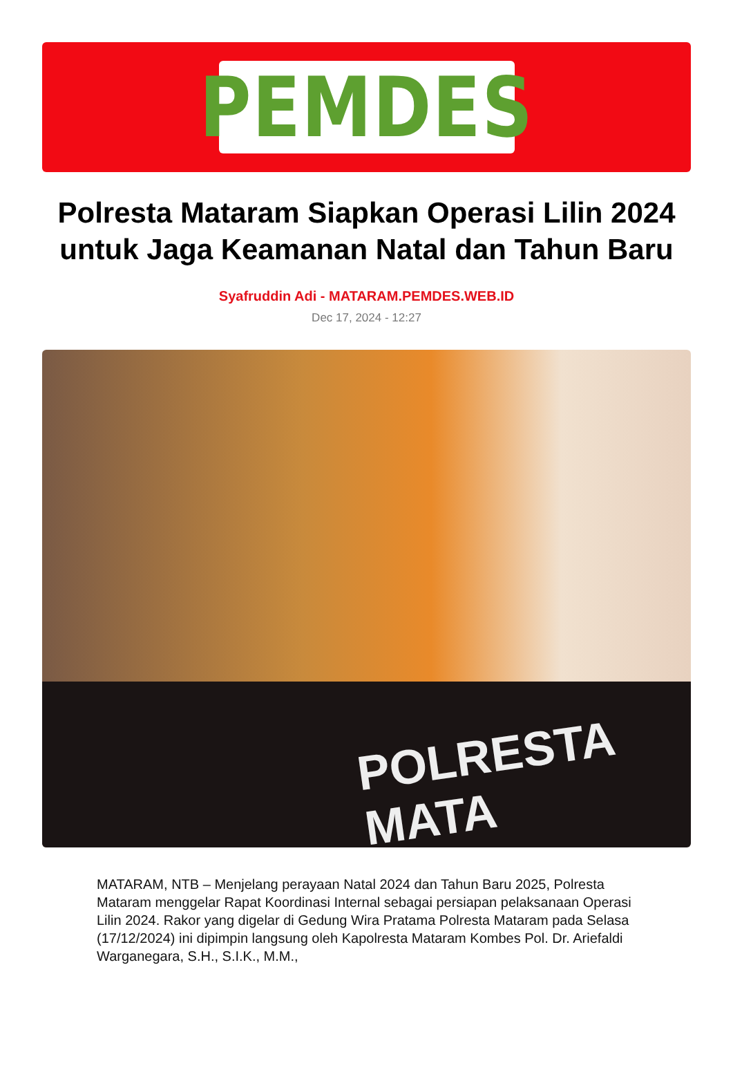PEMDES
Polresta Mataram Siapkan Operasi Lilin 2024 untuk Jaga Keamanan Natal dan Tahun Baru
Syafruddin Adi - MATARAM.PEMDES.WEB.ID
Dec 17, 2024 - 12:27
POLRESTA MATA
MATARAM, NTB – Menjelang perayaan Natal 2024 dan Tahun Baru 2025, Polresta Mataram menggelar Rapat Koordinasi Internal sebagai persiapan pelaksanaan Operasi Lilin 2024. Rakor yang digelar di Gedung Wira Pratama Polresta Mataram pada Selasa (17/12/2024) ini dipimpin langsung oleh Kapolresta Mataram Kombes Pol. Dr. Ariefaldi Warganegara, S.H., S.I.K., M.M.,